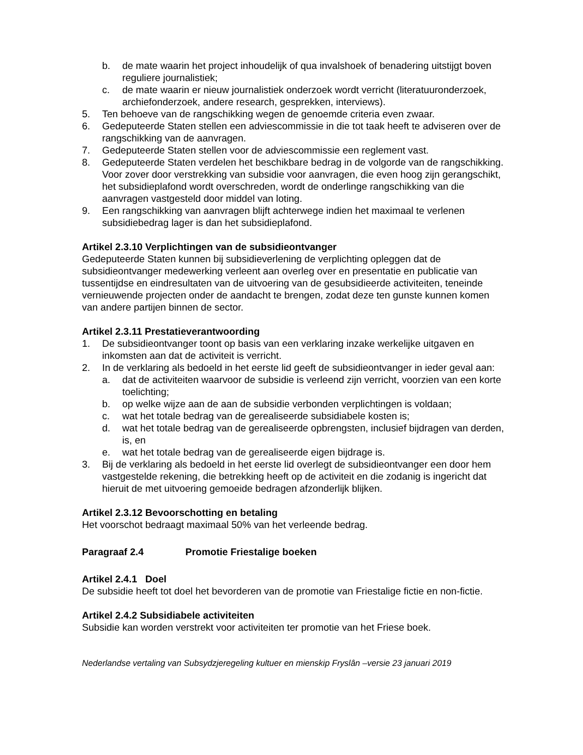b. de mate waarin het project inhoudelijk of qua invalshoek of benadering uitstijgt boven reguliere journalistiek;
c. de mate waarin er nieuw journalistiek onderzoek wordt verricht (literatuuronderzoek, archiefonderzoek, andere research, gesprekken, interviews).
5. Ten behoeve van de rangschikking wegen de genoemde criteria even zwaar.
6. Gedeputeerde Staten stellen een adviescommissie in die tot taak heeft te adviseren over de rangschikking van de aanvragen.
7. Gedeputeerde Staten stellen voor de adviescommissie een reglement vast.
8. Gedeputeerde Staten verdelen het beschikbare bedrag in de volgorde van de rangschikking. Voor zover door verstrekking van subsidie voor aanvragen, die even hoog zijn gerangschikt, het subsidieplafond wordt overschreden, wordt de onderlinge rangschikking van die aanvragen vastgesteld door middel van loting.
9. Een rangschikking van aanvragen blijft achterwege indien het maximaal te verlenen subsidiebedrag lager is dan het subsidieplafond.
Artikel 2.3.10 Verplichtingen van de subsidieontvanger
Gedeputeerde Staten kunnen bij subsidieverlening de verplichting opleggen dat de subsidieontvanger medewerking verleent aan overleg over en presentatie en publicatie van tussentijdse en eindresultaten van de uitvoering van de gesubsidieerde activiteiten, teneinde vernieuwende projecten onder de aandacht te brengen, zodat deze ten gunste kunnen komen van andere partijen binnen de sector.
Artikel 2.3.11 Prestatieverantwoording
1. De subsidieontvanger toont op basis van een verklaring inzake werkelijke uitgaven en inkomsten aan dat de activiteit is verricht.
2. In de verklaring als bedoeld in het eerste lid geeft de subsidieontvanger in ieder geval aan:
a. dat de activiteiten waarvoor de subsidie is verleend zijn verricht, voorzien van een korte toelichting;
b. op welke wijze aan de aan de subsidie verbonden verplichtingen is voldaan;
c. wat het totale bedrag van de gerealiseerde subsidiabele kosten is;
d. wat het totale bedrag van de gerealiseerde opbrengsten, inclusief bijdragen van derden, is, en
e. wat het totale bedrag van de gerealiseerde eigen bijdrage is.
3. Bij de verklaring als bedoeld in het eerste lid overlegt de subsidieontvanger een door hem vastgestelde rekening, die betrekking heeft op de activiteit en die zodanig is ingericht dat hieruit de met uitvoering gemoeide bedragen afzonderlijk blijken.
Artikel 2.3.12 Bevoorschotting en betaling
Het voorschot bedraagt maximaal 50% van het verleende bedrag.
Paragraaf 2.4 Promotie Friestalige boeken
Artikel 2.4.1 Doel
De subsidie heeft tot doel het bevorderen van de promotie van Friestalige fictie en non-fictie.
Artikel 2.4.2 Subsidiabele activiteiten
Subsidie kan worden verstrekt voor activiteiten ter promotie van het Friese boek.
Nederlandse vertaling van Subsydzjeregeling kultuer en mienskip Fryslân –versie 23 januari 2019